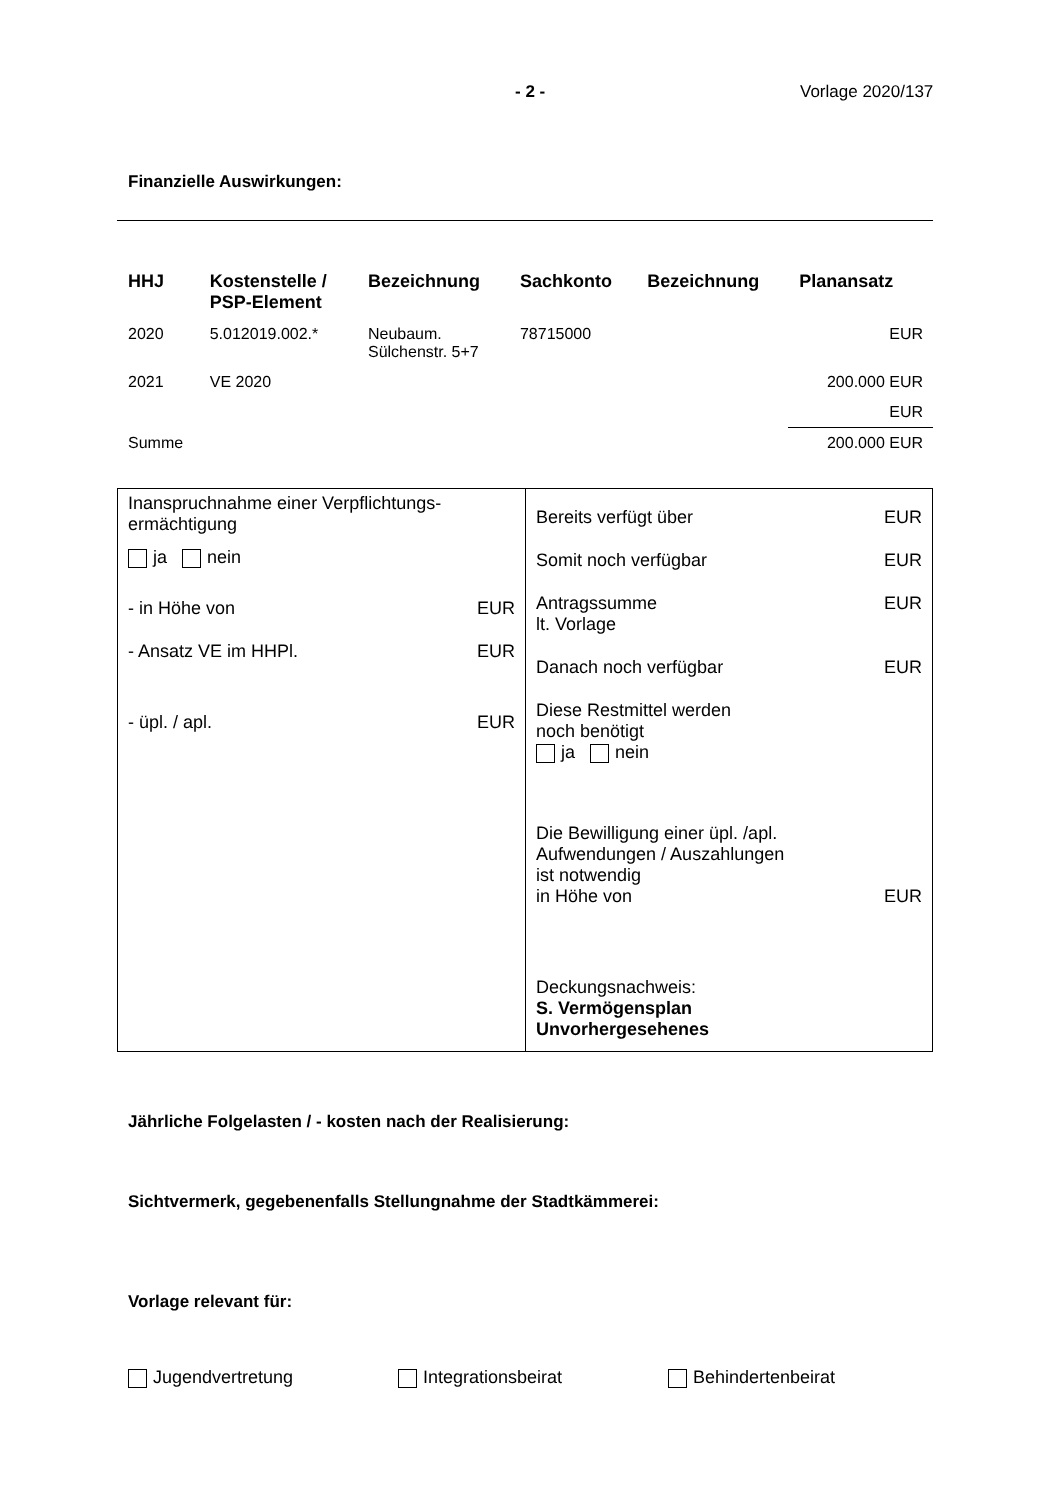- 2 - Vorlage 2020/137
Finanzielle Auswirkungen:
| HHJ | Kostenstelle / PSP-Element | Bezeichnung | Sachkonto | Bezeichnung | Planansatz |
| --- | --- | --- | --- | --- | --- |
| 2020 | 5.012019.002.* | Neubaum. Sülchenstr. 5+7 | 78715000 | | EUR |
| 2021 | VE 2020 | | | | 200.000 EUR |
| | | | | | EUR |
| Summe | | | | | 200.000 EUR |
Inanspruchnahme einer Verpflichtungs-
ermächtigung
ja nein
- in Höhe von EUR
- Ansatz VE im HHPl. EUR
- üpl. / apl. EUR
Bereits verfügt über EUR
Somit noch verfügbar EUR
Antragssumme
lt. Vorlage EUR
Danach noch verfügbar EUR
Diese Restmittel werden
noch benötigt
ja nein
Die Bewilligung einer üpl. /apl.
Aufwendungen / Auszahlungen
ist notwendig
in Höhe von EUR
Deckungsnachweis:
S. Vermögensplan
Unvorhergesehenes
Jährliche Folgelasten / - kosten nach der Realisierung:
Sichtvermerk, gegebenenfalls Stellungnahme der Stadtkämmerei:
Vorlage relevant für:
Jugendvertretung Integrationsbeirat Behindertenbeirat